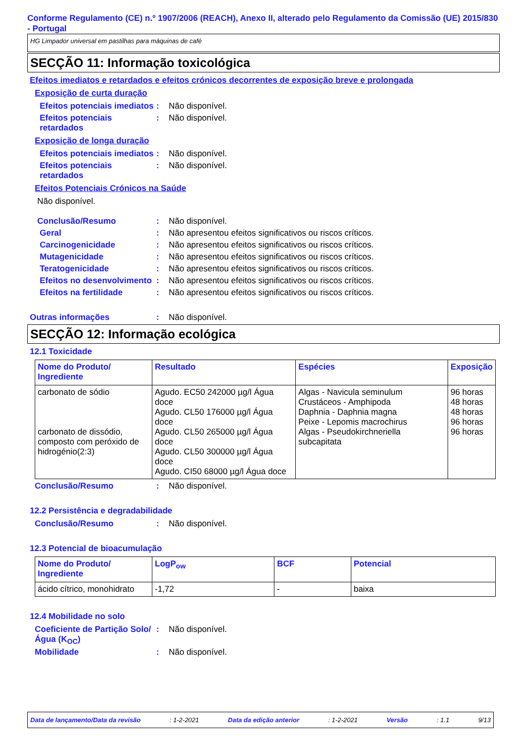Conforme Regulamento (CE) n.º 1907/2006 (REACH), Anexo II, alterado pelo Regulamento da Comissão (UE) 2015/830 - Portugal
HG Limpador universal em pastilhas para máquinas de café
SECÇÃO 11: Informação toxicológica
Efeitos imediatos e retardados e efeitos crónicos decorrentes de exposição breve e prolongada
Exposição de curta duração
Efeitos potenciais imediatos
: Não disponível.
Efeitos potenciais retardados
: Não disponível.
Exposição de longa duração
Efeitos potenciais imediatos
: Não disponível.
Efeitos potenciais retardados
: Não disponível.
Efeitos Potenciais Crónicos na Saúde
Não disponível.
Conclusão/Resumo : Não disponível.
Geral : Não apresentou efeitos significativos ou riscos críticos.
Carcinogenicidade : Não apresentou efeitos significativos ou riscos críticos.
Mutagenicidade : Não apresentou efeitos significativos ou riscos críticos.
Teratogenicidade : Não apresentou efeitos significativos ou riscos críticos.
Efeitos no desenvolvimento
: Não apresentou efeitos significativos ou riscos críticos.
Efeitos na fertilidade : Não apresentou efeitos significativos ou riscos críticos.
Outras informações : Não disponível.
SECÇÃO 12: Informação ecológica
12.1 Toxicidade
| Nome do Produto/ Ingrediente | Resultado | Espécies | Exposição |
| --- | --- | --- | --- |
| carbonato de sódio carbonato de dissódio, composto com peróxido de hidrogénio(2:3) | Agudo. EC50 242000 µg/l Água doce Agudo. CL50 176000 µg/l Água doce Agudo. CL50 265000 µg/l Água doce Agudo. CL50 300000 µg/l Água doce Agudo. CI50 68000 µg/l Água doce | Algas - Navicula seminulum Crustáceos - Amphipoda Daphnia - Daphnia magna Peixe - Lepomis macrochirus Algas - Pseudokirchneriella subcapitata | 96 horas 48 horas 48 horas 96 horas 96 horas |
Conclusão/Resumo : Não disponível.
12.2 Persistência e degradabilidade
Conclusão/Resumo : Não disponível.
12.3 Potencial de bioacumulação
| Nome do Produto/ Ingrediente | LogP<sub>ow</sub> | BCF | Potencial |
| --- | --- | --- | --- |
| ácido cítrico, monohidrato | -1,72 | - | baixa |
12.4 Mobilidade no solo
Coeficiente de Partição Solo/Água (K<sub>OC</sub>)
: Não disponível.
Mobilidade : Não disponível.
Data de lançamento/Data da revisão: 1-2-2021 Data da edição anterior: 1-2-2021 Versão: 1.1 9/13